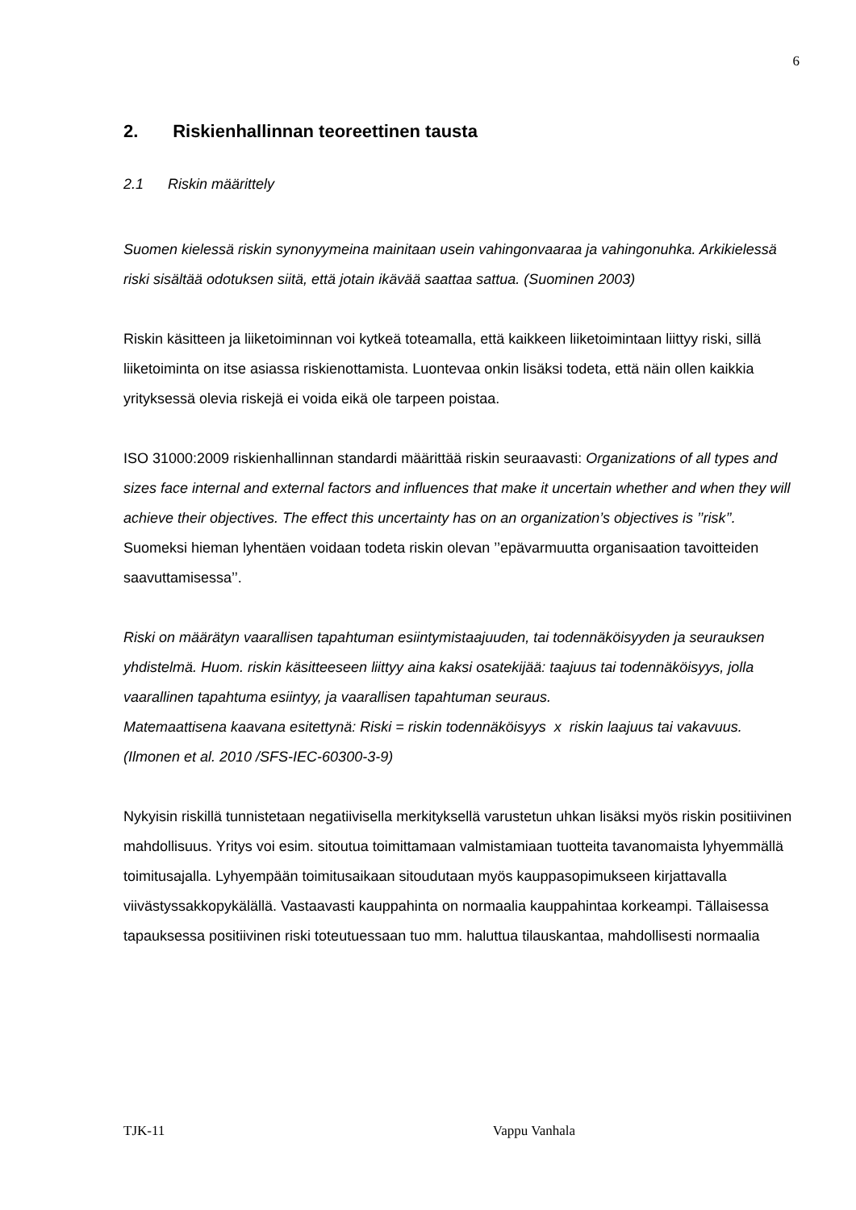6
2. Riskienhallinnan teoreettinen tausta
2.1 Riskin määrittely
Suomen kielessä riskin synonyymeina mainitaan usein vahingonvaaraa ja vahingonuhka. Arkikielessä riski sisältää odotuksen siitä, että jotain ikävää saattaa sattua. (Suominen 2003)
Riskin käsitteen ja liiketoiminnan voi kytkeä toteamalla, että kaikkeen liiketoimintaan liittyy riski, sillä liiketoiminta on itse asiassa riskienottamista. Luontevaa onkin lisäksi todeta, että näin ollen kaikkia yrityksessä olevia riskejä ei voida eikä ole tarpeen poistaa.
ISO 31000:2009 riskienhallinnan standardi määrittää riskin seuraavasti: Organizations of all types and sizes face internal and external factors and influences that make it uncertain whether and when they will achieve their objectives. The effect this uncertainty has on an organization’s objectives is ’’risk’’. Suomeksi hieman lyhentäen voidaan todeta riskin olevan ’’epävarmuutta organisaation tavoitteiden saavuttamisessa’’.
Riski on määrätyn vaarallisen tapahtuman esiintymistaajuuden, tai todennäköisyyden ja seurauksen yhdistelmä. Huom. riskin käsitteeseen liittyy aina kaksi osatekijää: taajuus tai todennäköisyys, jolla vaarallinen tapahtuma esiintyy, ja vaarallisen tapahtuman seuraus.
Matemaattisena kaavana esitettynä: Riski = riskin todennäköisyys x riskin laajuus tai vakavuus. (Ilmonen et al. 2010 /SFS-IEC-60300-3-9)
Nykyisin riskillä tunnistetaan negatiivisella merkityksellä varustetun uhkan lisäksi myös riskin positiivinen mahdollisuus. Yritys voi esim. sitoutua toimittamaan valmistamiaan tuotteita tavanomaista lyhyemmällä toimitusajalla. Lyhyempään toimitusaikaan sitoudutaan myös kauppasopimukseen kirjattavalla viivästyssakkopykälällä. Vastaavasti kauppahinta on normaalia kauppahintaa korkeampi. Tällaisessa tapauksessa positiivinen riski toteutuessaan tuo mm. haluttua tilauskantaa, mahdollisesti normaalia
TJK-11 Vappu Vanhala